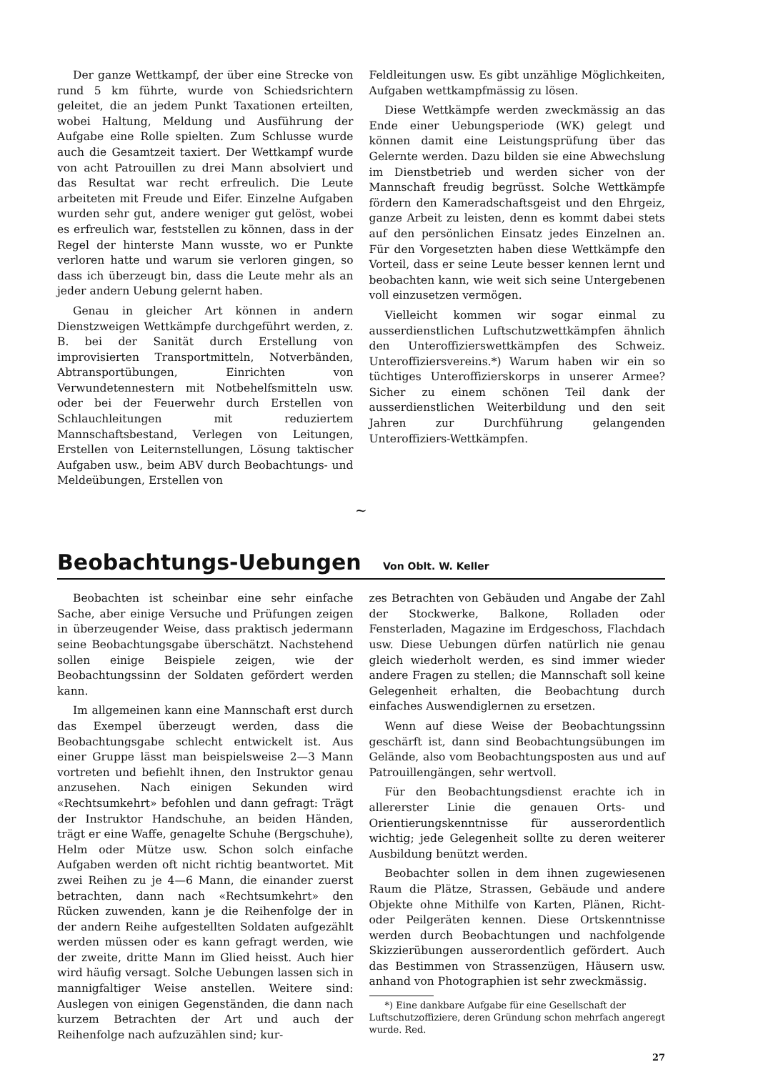Der ganze Wettkampf, der über eine Strecke von rund 5 km führte, wurde von Schiedsrichtern geleitet, die an jedem Punkt Taxationen erteilten, wobei Haltung, Meldung und Ausführung der Aufgabe eine Rolle spielten. Zum Schlusse wurde auch die Gesamtzeit taxiert. Der Wettkampf wurde von acht Patrouillen zu drei Mann absolviert und das Resultat war recht erfreulich. Die Leute arbeiteten mit Freude und Eifer. Einzelne Aufgaben wurden sehr gut, andere weniger gut gelöst, wobei es erfreulich war, feststellen zu können, dass in der Regel der hinterste Mann wusste, wo er Punkte verloren hatte und warum sie verloren gingen, so dass ich überzeugt bin, dass die Leute mehr als an jeder andern Uebung gelernt haben.
Genau in gleicher Art können in andern Dienstzweigen Wettkämpfe durchgeführt werden, z. B. bei der Sanität durch Erstellung von improvisierten Transportmitteln, Notverbänden, Abtransportübungen, Einrichten von Verwundetennestern mit Notbehelfsmitteln usw. oder bei der Feuerwehr durch Erstellen von Schlauchleitungen mit reduziertem Mannschaftsbestand, Verlegen von Leitungen, Erstellen von Leiternstellungen, Lösung taktischer Aufgaben usw., beim ABV durch Beobachtungs- und Meldeübungen, Erstellen von
Feldleitungen usw. Es gibt unzählige Möglichkeiten, Aufgaben wettkampfmässig zu lösen.
Diese Wettkämpfe werden zweckmässig an das Ende einer Uebungsperiode (WK) gelegt und können damit eine Leistungsprüfung über das Gelernte werden. Dazu bilden sie eine Abwechslung im Dienstbetrieb und werden sicher von der Mannschaft freudig begrüsst. Solche Wettkämpfe fördern den Kameradschaftsgeist und den Ehrgeiz, ganze Arbeit zu leisten, denn es kommt dabei stets auf den persönlichen Einsatz jedes Einzelnen an. Für den Vorgesetzten haben diese Wettkämpfe den Vorteil, dass er seine Leute besser kennen lernt und beobachten kann, wie weit sich seine Untergebenen voll einzusetzen vermögen.
Vielleicht kommen wir sogar einmal zu ausserdienstlichen Luftschutzwettkämpfen ähnlich den Unteroffizierswettkämpfen des Schweiz. Unteroffiziersvereins.*) Warum haben wir ein so tüchtiges Unteroffizierskorps in unserer Armee? Sicher zu einem schönen Teil dank der ausserdienstlichen Weiterbildung und den seit Jahren zur Durchführung gelangenden Unteroffiziers-Wettkämpfen.
~
Beobachtungs-Uebungen Von Oblt. W. Keller
Beobachten ist scheinbar eine sehr einfache Sache, aber einige Versuche und Prüfungen zeigen in überzeugender Weise, dass praktisch jedermann seine Beobachtungsgabe überschätzt. Nachstehend sollen einige Beispiele zeigen, wie der Beobachtungssinn der Soldaten gefördert werden kann.
Im allgemeinen kann eine Mannschaft erst durch das Exempel überzeugt werden, dass die Beobachtungsgabe schlecht entwickelt ist. Aus einer Gruppe lässt man beispielsweise 2—3 Mann vortreten und befiehlt ihnen, den Instruktor genau anzusehen. Nach einigen Sekunden wird «Rechtsumkehrt» befohlen und dann gefragt: Trägt der Instruktor Handschuhe, an beiden Händen, trägt er eine Waffe, genagelte Schuhe (Bergschuhe), Helm oder Mütze usw. Schon solch einfache Aufgaben werden oft nicht richtig beantwortet. Mit zwei Reihen zu je 4—6 Mann, die einander zuerst betrachten, dann nach «Rechtsumkehrt» den Rücken zuwenden, kann je die Reihenfolge der in der andern Reihe aufgestellten Soldaten aufgezählt werden müssen oder es kann gefragt werden, wie der zweite, dritte Mann im Glied heisst. Auch hier wird häufig versagt. Solche Uebungen lassen sich in mannigfaltiger Weise anstellen. Weitere sind: Auslegen von einigen Gegenständen, die dann nach kurzem Betrachten der Art und auch der Reihenfolge nach aufzuzählen sind; kur-
zes Betrachten von Gebäuden und Angabe der Zahl der Stockwerke, Balkone, Rolladen oder Fensterladen, Magazine im Erdgeschoss, Flachdach usw. Diese Uebungen dürfen natürlich nie genau gleich wiederholt werden, es sind immer wieder andere Fragen zu stellen; die Mannschaft soll keine Gelegenheit erhalten, die Beobachtung durch einfaches Auswendiglernen zu ersetzen.
Wenn auf diese Weise der Beobachtungssinn geschärft ist, dann sind Beobachtungsübungen im Gelände, also vom Beobachtungsposten aus und auf Patrouillengängen, sehr wertvoll.
Für den Beobachtungsdienst erachte ich in allererster Linie die genauen Orts- und Orientierungskenntnisse für ausserordentlich wichtig; jede Gelegenheit sollte zu deren weiterer Ausbildung benützt werden.
Beobachter sollen in dem ihnen zugewiesenen Raum die Plätze, Strassen, Gebäude und andere Objekte ohne Mithilfe von Karten, Plänen, Richt- oder Peilgeräten kennen. Diese Ortskenntnisse werden durch Beobachtungen und nachfolgende Skizzierübungen ausserordentlich gefördert. Auch das Bestimmen von Strassenzügen, Häusern usw. anhand von Photographien ist sehr zweckmässig.
*) Eine dankbare Aufgabe für eine Gesellschaft der Luftschutzoffiziere, deren Gründung schon mehrfach angeregt wurde. Red.
27